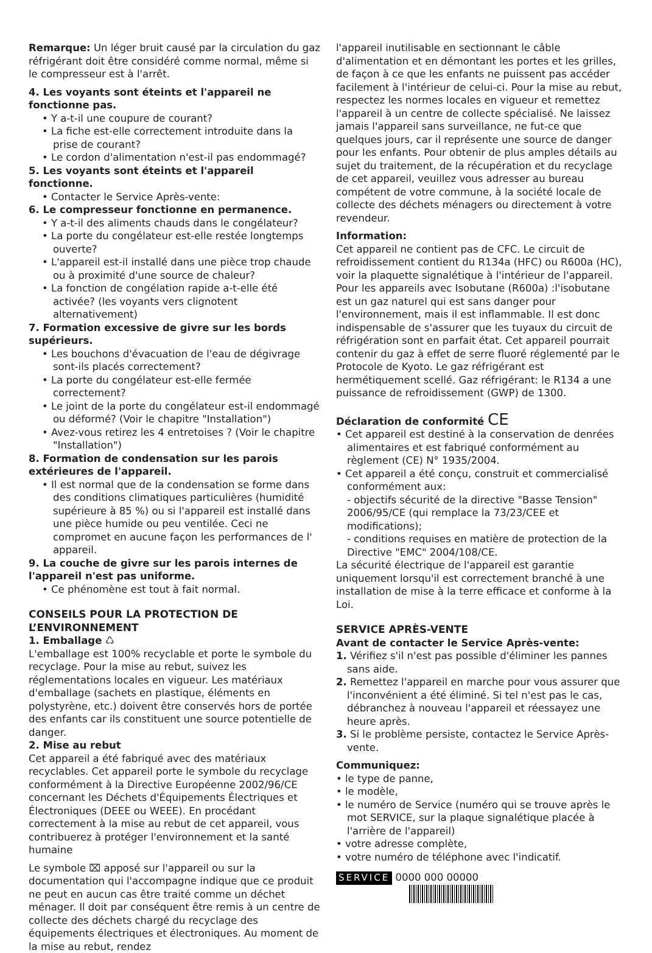Remarque: Un léger bruit causé par la circulation du gaz réfrigérant doit être considéré comme normal, même si le compresseur est à l'arrêt.
4. Les voyants sont éteints et l'appareil ne fonctionne pas.
• Y a-t-il une coupure de courant?
• La fiche est-elle correctement introduite dans la prise de courant?
• Le cordon d'alimentation n'est-il pas endommagé?
5. Les voyants sont éteints et l'appareil fonctionne.
• Contacter le Service Après-vente:
6. Le compresseur fonctionne en permanence.
• Y a-t-il des aliments chauds dans le congélateur?
• La porte du congélateur est-elle restée longtemps ouverte?
• L'appareil est-il installé dans une pièce trop chaude ou à proximité d'une source de chaleur?
• La fonction de congélation rapide a-t-elle été activée? (les voyants vers clignotent alternativement)
7. Formation excessive de givre sur les bords supérieurs.
• Les bouchons d'évacuation de l'eau de dégivrage sont-ils placés correctement?
• La porte du congélateur est-elle fermée correctement?
• Le joint de la porte du congélateur est-il endommagé ou déformé? (Voir le chapitre "Installation")
• Avez-vous retirez les 4 entretoises ? (Voir le chapitre "Installation")
8. Formation de condensation sur les parois extérieures de l'appareil.
• Il est normal que de la condensation se forme dans des conditions climatiques particulières (humidité supérieure à 85 %) ou si l'appareil est installé dans une pièce humide ou peu ventilée. Ceci ne compromet en aucune façon les performances de l' appareil.
9. La couche de givre sur les parois internes de l'appareil n'est pas uniforme.
• Ce phénomène est tout à fait normal.
CONSEILS POUR LA PROTECTION DE L’ENVIRONNEMENT
1. Emballage ♺
L'emballage est 100% recyclable et porte le symbole du recyclage. Pour la mise au rebut, suivez les réglementations locales en vigueur. Les matériaux d'emballage (sachets en plastique, éléments en polystyrène, etc.) doivent être conservés hors de portée des enfants car ils constituent une source potentielle de danger.
2. Mise au rebut
Cet appareil a été fabriqué avec des matériaux recyclables. Cet appareil porte le symbole du recyclage conformément à la Directive Européenne 2002/96/CE concernant les Déchets d'Équipements Électriques et Électroniques (DEEE ou WEEE). En procédant correctement à la mise au rebut de cet appareil, vous contribuerez à protéger l'environnement et la santé humaine
Le symbole ⌧ apposé sur l'appareil ou sur la documentation qui l'accompagne indique que ce produit ne peut en aucun cas être traité comme un déchet ménager. Il doit par conséquent être remis à un centre de collecte des déchets chargé du recyclage des équipements électriques et électroniques. Au moment de la mise au rebut, rendez
l'appareil inutilisable en sectionnant le câble d'alimentation et en démontant les portes et les grilles, de façon à ce que les enfants ne puissent pas accéder facilement à l'intérieur de celui-ci. Pour la mise au rebut, respectez les normes locales en vigueur et remettez l'appareil à un centre de collecte spécialisé. Ne laissez jamais l'appareil sans surveillance, ne fut-ce que quelques jours, car il représente une source de danger pour les enfants. Pour obtenir de plus amples détails au sujet du traitement, de la récupération et du recyclage de cet appareil, veuillez vous adresser au bureau compétent de votre commune, à la société locale de collecte des déchets ménagers ou directement à votre revendeur.
Information:
Cet appareil ne contient pas de CFC. Le circuit de refroidissement contient du R134a (HFC) ou R600a (HC), voir la plaquette signalétique à l'intérieur de l'appareil. Pour les appareils avec Isobutane (R600a) :l'isobutane est un gaz naturel qui est sans danger pour l'environnement, mais il est inflammable. Il est donc indispensable de s'assurer que les tuyaux du circuit de réfrigération sont en parfait état. Cet appareil pourrait contenir du gaz à effet de serre fluoré réglementé par le Protocole de Kyoto. Le gaz réfrigérant est hermétiquement scellé. Gaz réfrigérant: le R134 a une puissance de refroidissement (GWP) de 1300.
Déclaration de conformité CE
• Cet appareil est destiné à la conservation de denrées alimentaires et est fabriqué conformément au règlement (CE) N° 1935/2004.
• Cet appareil a été conçu, construit et commercialisé conformément aux:
- objectifs sécurité de la directive "Basse Tension" 2006/95/CE (qui remplace la 73/23/CEE et modifications);
- conditions requises en matière de protection de la Directive "EMC" 2004/108/CE.
La sécurité électrique de l'appareil est garantie uniquement lorsqu'il est correctement branché à une installation de mise à la terre efficace et conforme à la Loi.
SERVICE APRÈS-VENTE
Avant de contacter le Service Après-vente:
1. Vérifiez s'il n'est pas possible d'éliminer les pannes sans aide.
2. Remettez l'appareil en marche pour vous assurer que l'inconvénient a été éliminé. Si tel n'est pas le cas, débranchez à nouveau l'appareil et réessayez une heure après.
3. Si le problème persiste, contactez le Service Après-vente.
Communiquez:
• le type de panne,
• le modèle,
• le numéro de Service (numéro qui se trouve après le mot SERVICE, sur la plaque signalétique placée à l'arrière de l'appareil)
• votre adresse complète,
• votre numéro de téléphone avec l'indicatif.
SERVICE 0000 000 00000